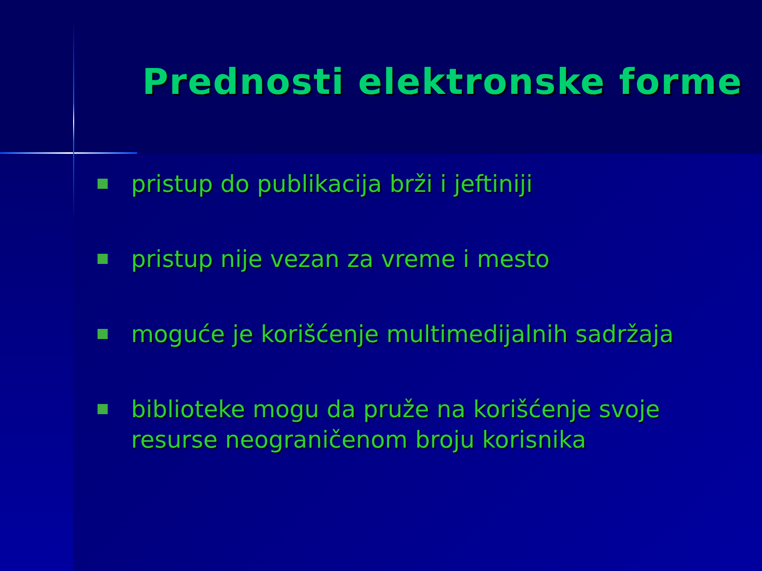Prednosti elektronske forme
pristup do publikacija brži i jeftiniji
pristup nije vezan za vreme i mesto
moguće je korišćenje multimedijalnih sadržaja
biblioteke mogu da pruže na korišćenje svoje resurse neograničenom broju korisnika